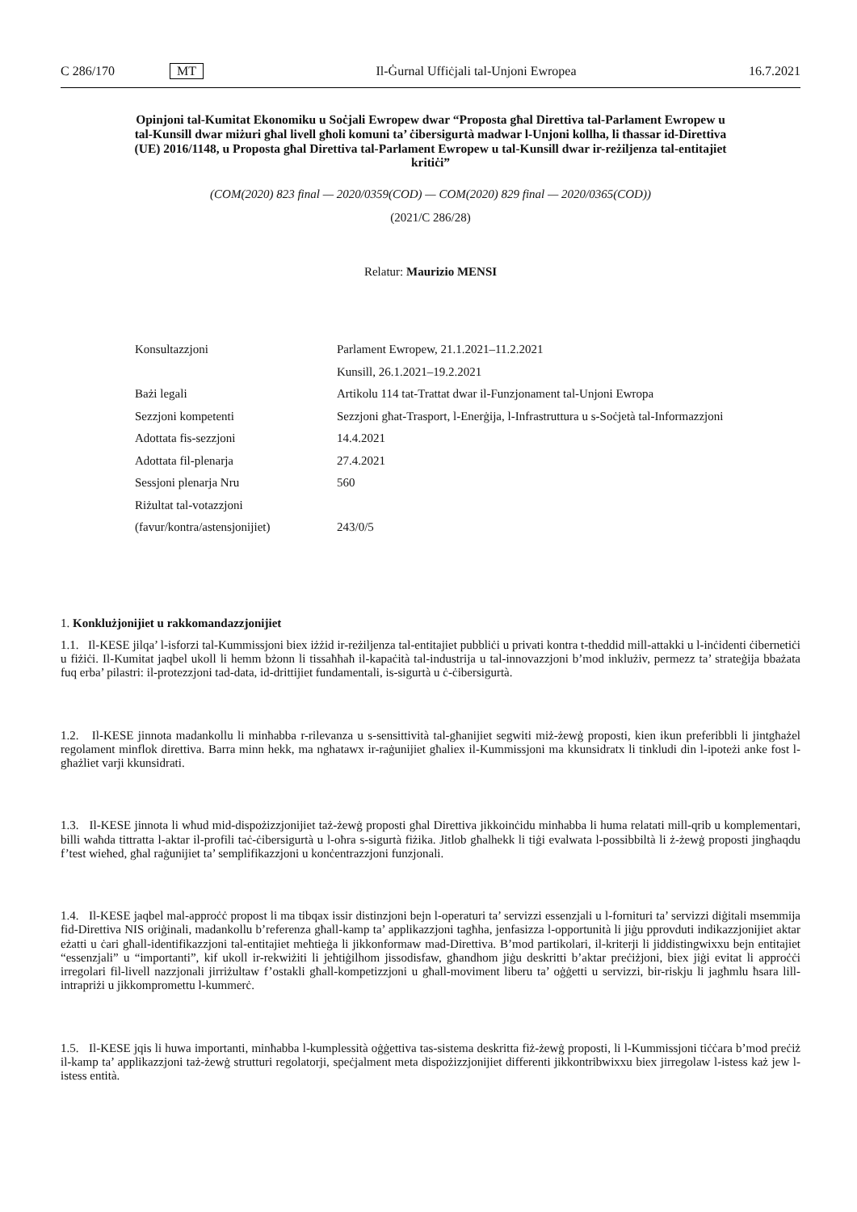C 286/170 MT Il-Ġurnal Uffiċjali tal-Unjoni Ewropea 16.7.2021
Opinjoni tal-Kumitat Ekonomiku u Soċjali Ewropew dwar “Proposta għal Direttiva tal-Parlament Ewropew u tal-Kunsill dwar miżuri għal livell għoli komuni ta’ ċibersigurtà madwar l-Unjoni kollha, li tħassar id-Direttiva (UE) 2016/1148, u Proposta għal Direttiva tal-Parlament Ewropew u tal-Kunsill dwar ir-reżiljenza tal-entitajiet kritiċi”
(COM(2020) 823 final — 2020/0359(COD) — COM(2020) 829 final — 2020/0365(COD))
(2021/C 286/28)
Relatur: Maurizio MENSI
| Konsultazzjoni | Parlament Ewropew, 21.1.2021–11.2.2021 |
| | Kunsill, 26.1.2021–19.2.2021 |
| Bażi legali | Artikolu 114 tat-Trattat dwar il-Funzjonament tal-Unjoni Ewropa |
| Sezzjoni kompetenti | Sezzjoni għat-Trasport, l-Enerġija, l-Infrastruttura u s-Soċjetà tal-Informazzjoni |
| Adottata fis-sezzjoni | 14.4.2021 |
| Adottata fil-plenarja | 27.4.2021 |
| Sessjoni plenarja Nru | 560 |
| Riżultat tal-votazzjoni | |
| (favur/kontra/astensjonijiet) | 243/0/5 |
1. Konklużjonijiet u rakkomandazzjonijiet
1.1. Il-KESE jilqa’ l-isforzi tal-Kummissjoni biex iżżid ir-reżiljenza tal-entitajiet pubbliċi u privati kontra t-theddid mill-attakki u l-inċidenti ċibernetiċi u fiżiċi. Il-Kumitat jaqbel ukoll li hemm bżonn li tissaħħaħ il-kapaċità tal-industrija u tal-innovazzjoni b’mod inklużiv, permezz ta’ strateġija bbażata fuq erba’ pilastri: il-protezzjoni tad-data, id-drittijiet fundamentali, is-sigurtà u ċ-ċibersigurtà.
1.2. Il-KESE jinnota madankollu li minħabba r-rilevanza u s-sensittività tal-għanijiet segwiti miż-żewġ proposti, kien ikun preferibbli li jintgħażel regolament minflok direttiva. Barra minn hekk, ma nghatawx ir-raġunijiet għaliex il-Kummissjoni ma kkunsidratx li tinkludi din l-ipoteżi anke fost l-għażliet varji kkunsidrati.
1.3. Il-KESE jinnota li wħud mid-dispożizzjonijiet taż-żewġ proposti għal Direttiva jikkoinċidu minħabba li huma relatati mill-qrib u komplementari, billi waħda tittratta l-aktar il-profili taċ-ċibersigurtà u l-oħra s-sigurtà fiżika. Jitlob għalhekk li tiġi evalwata l-possibbiltà li ż-żewġ proposti jingħaqdu f’test wieħed, għal raġunijiet ta’ semplifikazzjoni u konċentrazzjoni funzjonali.
1.4. Il-KESE jaqbel mal-approċċ propost li ma tibqax issir distinzjoni bejn l-operaturi ta’ servizzi essenzjali u l-fornituri ta’ servizzi diġitali msemmija fid-Direttiva NIS oriġinali, madankollu b’referenza għall-kamp ta’ applikazzjoni tagħha, jenfasizza l-opportunità li jiġu pprovduti indikazzjonijiet aktar eżatti u ċari għall-identifikazzjoni tal-entitajiet meħtieġa li jikkonformaw mad-Direttiva. B’mod partikolari, il-kriterji li jiddistingwixxu bejn entitajiet “essenzjali” u “importanti”, kif ukoll ir-rekwiżiti li jeħtiġilhom jissodisfaw, għandhom jiġu deskritti b’aktar preċiżjoni, biex jiġi evitat li approċċi irregolari fil-livell nazzjonali jirriżultaw f’ostakli għall-kompetizzjoni u għall-moviment liberu ta’ oġġetti u servizzi, bir-riskju li jagħmlu ħsara lill-intrapriżi u jikkompromettu l-kummerċ.
1.5. Il-KESE jqis li huwa importanti, minħabba l-kumplessità oġġettiva tas-sistema deskritta fiż-żewġ proposti, li l-Kummissjoni tiċċara b’mod preċiż il-kamp ta’ applikazzjoni taż-żewġ strutturi regolatorji, speċjalment meta dispożizzjonijiet differenti jikkontribwixxu biex jirregolaw l-istess każ jew l-istess entità.